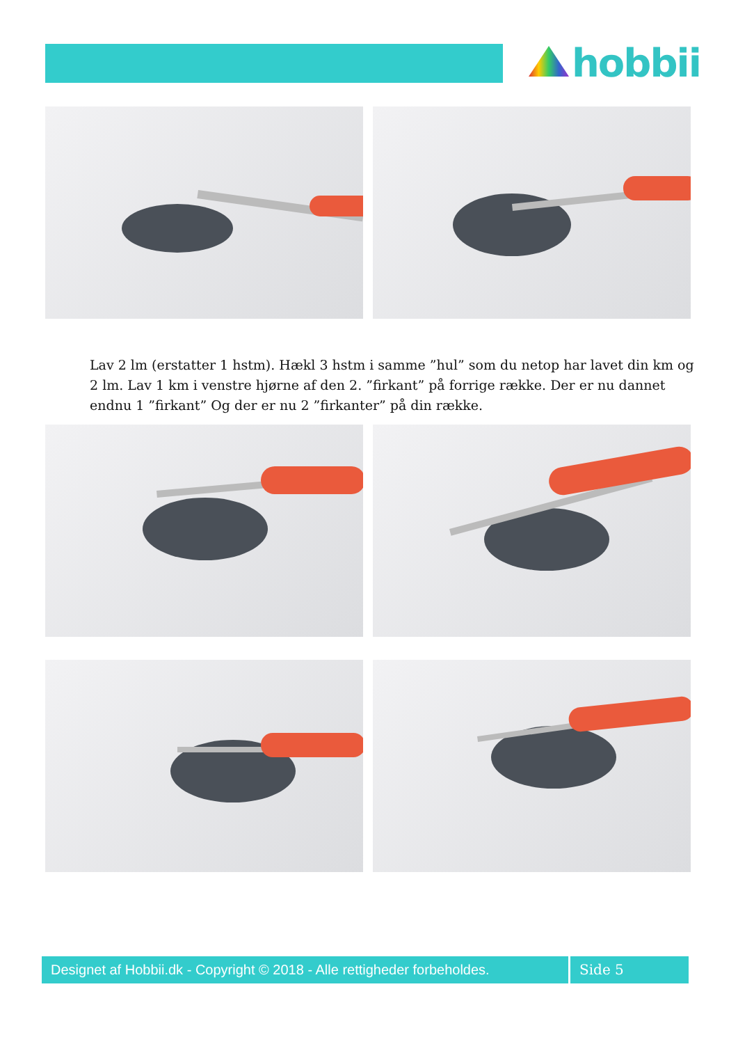hobbii
Lav 2 lm (erstatter 1 hstm). Hækl 3 hstm i samme ”hul” som du netop har lavet din km og 2 lm. Lav 1 km i venstre hjørne af den 2. ”firkant” på forrige række. Der er nu dannet endnu 1 ”firkant” Og der er nu 2 ”firkanter” på din række.
Designet af Hobbii.dk - Copyright © 2018 - Alle rettigheder forbeholdes.
Side 5